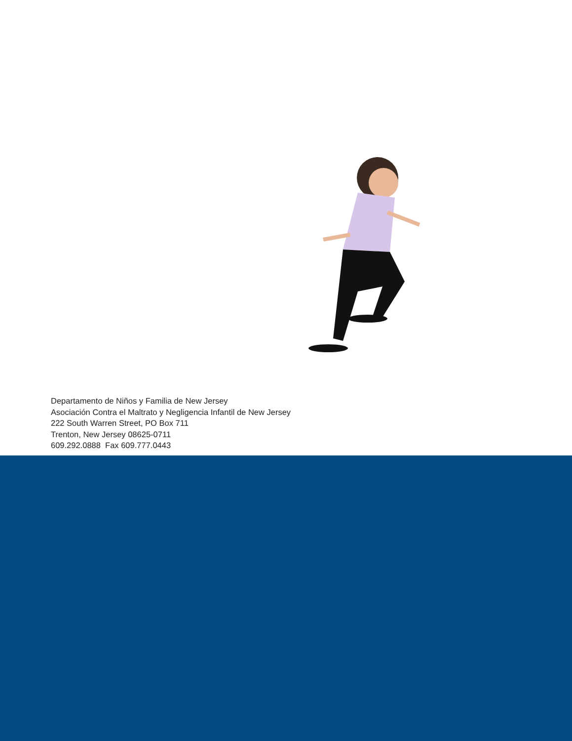Departamento de Niños y Familia de New Jersey
Asociación Contra el Maltrato y Negligencia Infantil de New Jersey
222 South Warren Street, PO Box 711
Trenton, New Jersey 08625-0711
609.292.0888 Fax 609.777.0443